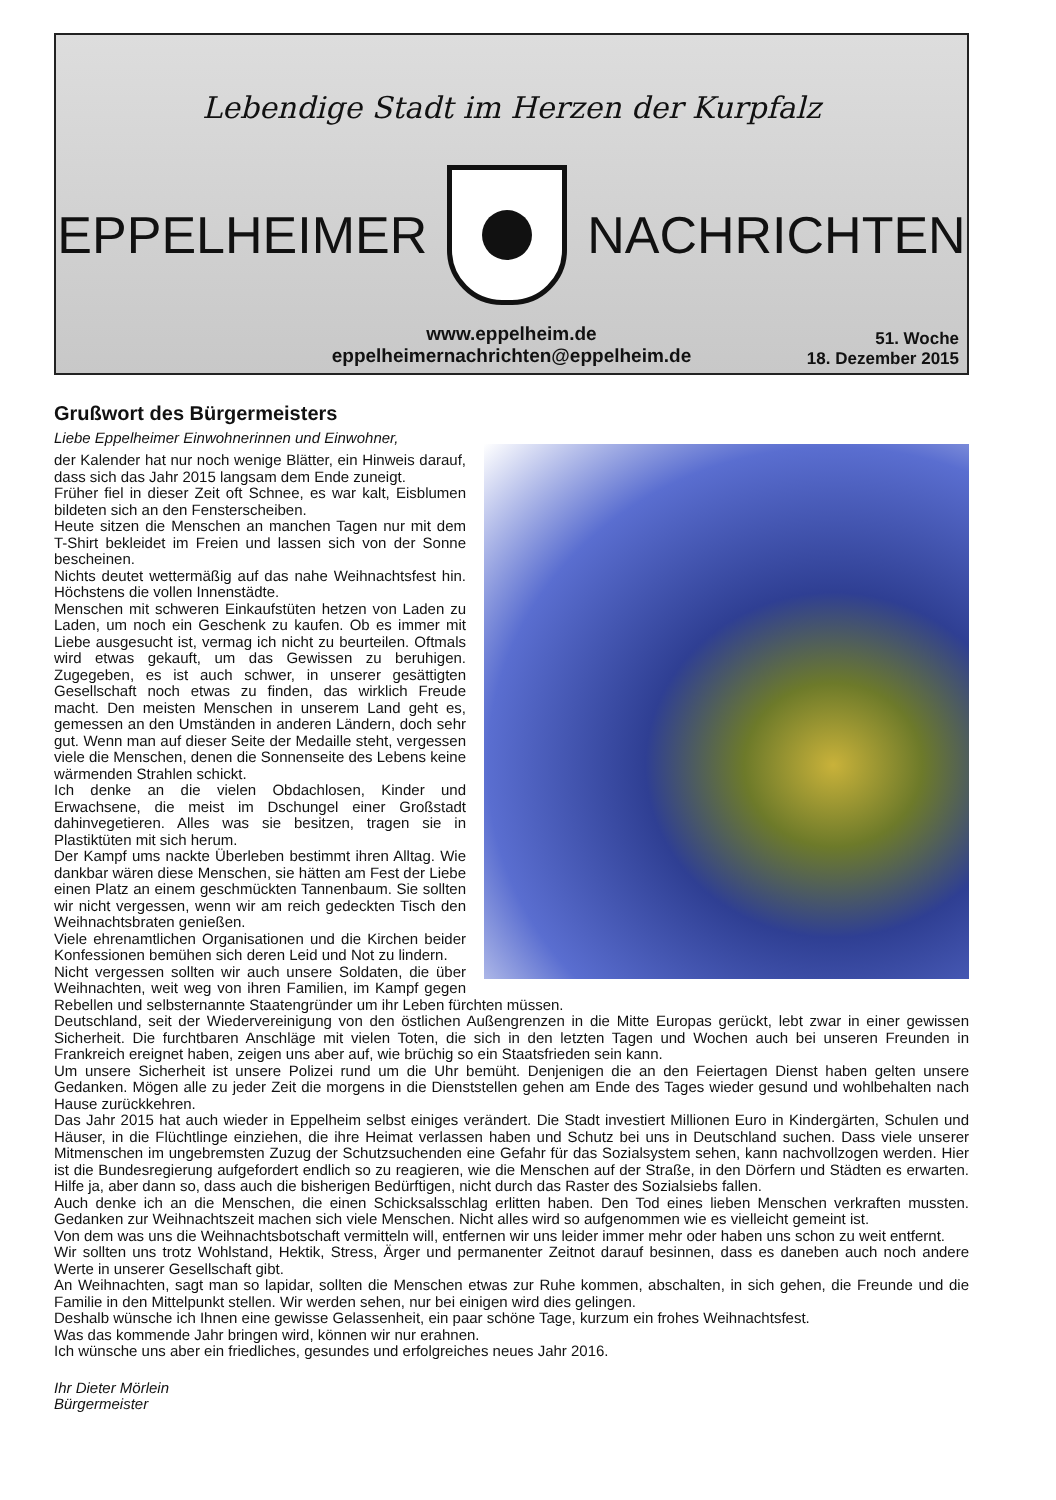Lebendige Stadt im Herzen der Kurpfalz
EPPELHEIMER NACHRICHTEN
www.eppelheim.de
eppelheimernachrichten@eppelheim.de
51. Woche
18. Dezember 2015
Grußwort des Bürgermeisters
Liebe Eppelheimer Einwohnerinnen und Einwohner,
der Kalender hat nur noch wenige Blätter, ein Hinweis darauf, dass sich das Jahr 2015 langsam dem Ende zuneigt.
Früher fiel in dieser Zeit oft Schnee, es war kalt, Eisblumen bildeten sich an den Fensterscheiben.
Heute sitzen die Menschen an manchen Tagen nur mit dem T-Shirt bekleidet im Freien und lassen sich von der Sonne bescheinen.
Nichts deutet wettermäßig auf das nahe Weihnachtsfest hin. Höchstens die vollen Innenstädte.
Menschen mit schweren Einkaufstüten hetzen von Laden zu Laden, um noch ein Geschenk zu kaufen. Ob es immer mit Liebe ausgesucht ist, vermag ich nicht zu beurteilen. Oftmals wird etwas gekauft, um das Gewissen zu beruhigen. Zugegeben, es ist auch schwer, in unserer gesättigten Gesellschaft noch etwas zu finden, das wirklich Freude macht. Den meisten Menschen in unserem Land geht es, gemessen an den Umständen in anderen Ländern, doch sehr gut. Wenn man auf dieser Seite der Medaille steht, vergessen viele die Menschen, denen die Sonnenseite des Lebens keine wärmenden Strahlen schickt.
Ich denke an die vielen Obdachlosen, Kinder und Erwachsene, die meist im Dschungel einer Großstadt dahinvegetieren. Alles was sie besitzen, tragen sie in Plastiktüten mit sich herum.
Der Kampf ums nackte Überleben bestimmt ihren Alltag. Wie dankbar wären diese Menschen, sie hätten am Fest der Liebe einen Platz an einem geschmückten Tannenbaum. Sie sollten wir nicht vergessen, wenn wir am reich gedeckten Tisch den Weihnachtsbraten genießen.
Viele ehrenamtlichen Organisationen und die Kirchen beider Konfessionen bemühen sich deren Leid und Not zu lindern.
Nicht vergessen sollten wir auch unsere Soldaten, die über Weihnachten, weit weg von ihren Familien, im Kampf gegen Rebellen und selbsternannte Staatengründer um ihr Leben fürchten müssen.
Deutschland, seit der Wiedervereinigung von den östlichen Außengrenzen in die Mitte Europas gerückt, lebt zwar in einer gewissen Sicherheit. Die furchtbaren Anschläge mit vielen Toten, die sich in den letzten Tagen und Wochen auch bei unseren Freunden in Frankreich ereignet haben, zeigen uns aber auf, wie brüchig so ein Staatsfrieden sein kann.
Um unsere Sicherheit ist unsere Polizei rund um die Uhr bemüht. Denjenigen die an den Feiertagen Dienst haben gelten unsere Gedanken. Mögen alle zu jeder Zeit die morgens in die Dienststellen gehen am Ende des Tages wieder gesund und wohlbehalten nach Hause zurückkehren.
Das Jahr 2015 hat auch wieder in Eppelheim selbst einiges verändert. Die Stadt investiert Millionen Euro in Kindergärten, Schulen und Häuser, in die Flüchtlinge einziehen, die ihre Heimat verlassen haben und Schutz bei uns in Deutschland suchen. Dass viele unserer Mitmenschen im ungebremsten Zuzug der Schutzsuchenden eine Gefahr für das Sozialsystem sehen, kann nachvollzogen werden. Hier ist die Bundesregierung aufgefordert endlich so zu reagieren, wie die Menschen auf der Straße, in den Dörfern und Städten es erwarten. Hilfe ja, aber dann so, dass auch die bisherigen Bedürftigen, nicht durch das Raster des Sozialsiebs fallen.
Auch denke ich an die Menschen, die einen Schicksalsschlag erlitten haben. Den Tod eines lieben Menschen verkraften mussten. Gedanken zur Weihnachtszeit machen sich viele Menschen. Nicht alles wird so aufgenommen wie es vielleicht gemeint ist.
Von dem was uns die Weihnachtsbotschaft vermitteln will, entfernen wir uns leider immer mehr oder haben uns schon zu weit entfernt.
Wir sollten uns trotz Wohlstand, Hektik, Stress, Ärger und permanenter Zeitnot darauf besinnen, dass es daneben auch noch andere Werte in unserer Gesellschaft gibt.
An Weihnachten, sagt man so lapidar, sollten die Menschen etwas zur Ruhe kommen, abschalten, in sich gehen, die Freunde und die Familie in den Mittelpunkt stellen. Wir werden sehen, nur bei einigen wird dies gelingen.
Deshalb wünsche ich Ihnen eine gewisse Gelassenheit, ein paar schöne Tage, kurzum ein frohes Weihnachtsfest.
Was das kommende Jahr bringen wird, können wir nur erahnen.
Ich wünsche uns aber ein friedliches, gesundes und erfolgreiches neues Jahr 2016.
Ihr Dieter Mörlein
Bürgermeister